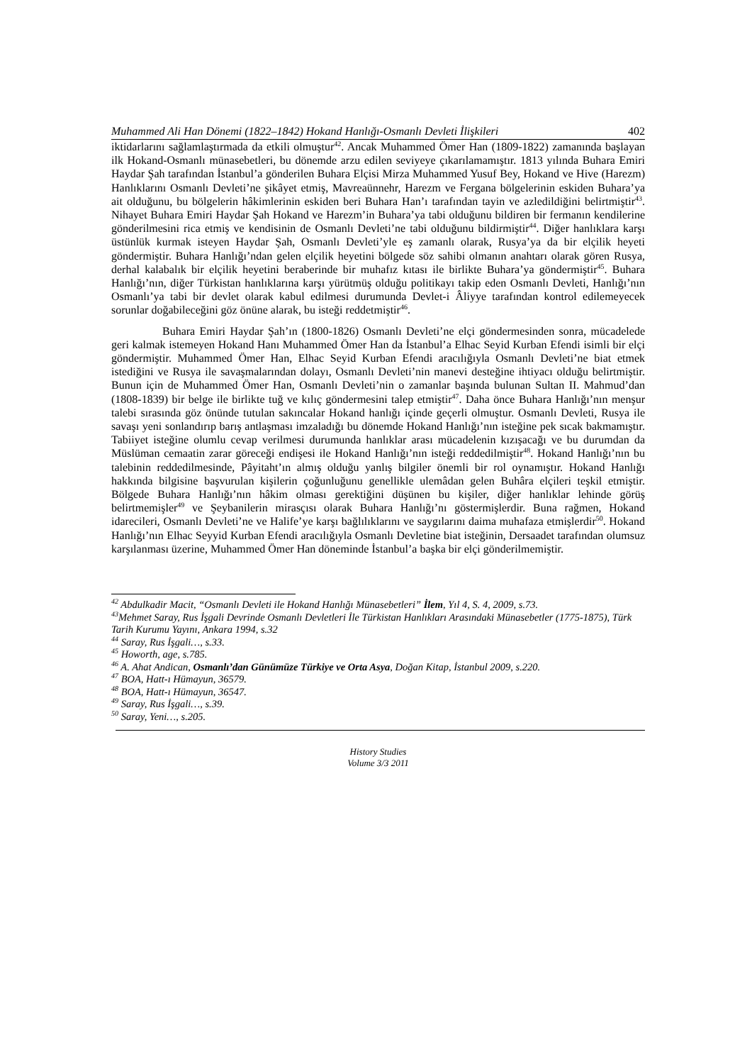Muhammed Ali Han Dönemi (1822–1842) Hokand Hanlığı-Osmanlı Devleti İlişkileri 402
iktidarlarını sağlamlaştırmada da etkili olmuştur<sup>42</sup>. Ancak Muhammed Ömer Han (1809-1822) zamanında başlayan ilk Hokand-Osmanlı münasebetleri, bu dönemde arzu edilen seviyeye çıkarılamamıştır. 1813 yılında Buhara Emiri Haydar Şah tarafından İstanbul’a gönderilen Buhara Elçisi Mirza Muhammed Yusuf Bey, Hokand ve Hive (Harezm) Hanlıklarını Osmanlı Devleti’ne şikâyet etmiş, Mavreaünnehr, Harezm ve Fergana bölgelerinin eskiden Buhara’ya ait olduğunu, bu bölgelerin hâkimlerinin eskiden beri Buhara Han’ı tarafından tayin ve azledildiğini belirtmiştir<sup>43</sup>. Nihayet Buhara Emiri Haydar Şah Hokand ve Harezm’in Buhara’ya tabi olduğunu bildiren bir fermanın kendilerine gönderilmesini rica etmiş ve kendisinin de Osmanlı Devleti’ne tabi olduğunu bildirmiştir<sup>44</sup>. Diğer hanlıklara karşı üstünlük kurmak isteyen Haydar Şah, Osmanlı Devleti’yle eş zamanlı olarak, Rusya’ya da bir elçilik heyeti göndermiştir. Buhara Hanlığı’ndan gelen elçilik heyetini bölgede söz sahibi olmanın anahtarı olarak gören Rusya, derhal kalabalık bir elçilik heyetini beraberinde bir muhafız kıtası ile birlikte Buhara’ya göndermiştir<sup>45</sup>. Buhara Hanlığı’nın, diğer Türkistan hanlıklarına karşı yürütmüş olduğu politikayı takip eden Osmanlı Devleti, Hanlığı’nın Osmanlı’ya tabi bir devlet olarak kabul edilmesi durumunda Devlet-i Âliyye tarafından kontrol edilemeyecek sorunlar doğabileceğini göz önüne alarak, bu isteği reddetmiştir<sup>46</sup>.
Buhara Emiri Haydar Şah’ın (1800-1826) Osmanlı Devleti’ne elçi göndermesinden sonra, mücadelede geri kalmak istemeyen Hokand Hanı Muhammed Ömer Han da İstanbul’a Elhac Seyid Kurban Efendi isimli bir elçi göndermiştir. Muhammed Ömer Han, Elhac Seyid Kurban Efendi aracılığıyla Osmanlı Devleti’ne biat etmek istediğini ve Rusya ile savaşmalarından dolayı, Osmanlı Devleti’nin manevi desteğine ihtiyacı olduğu belirtmiştir. Bunun için de Muhammed Ömer Han, Osmanlı Devleti’nin o zamanlar başında bulunan Sultan II. Mahmud’dan (1808-1839) bir belge ile birlikte tuğ ve kılıç göndermesini talep etmiştir<sup>47</sup>. Daha önce Buhara Hanlığı’nın menşur talebi sırasında göz önünde tutulan sakıncalar Hokand hanlığı içinde geçerli olmuştur. Osmanlı Devleti, Rusya ile savaşı yeni sonlandırıp barış antlaşması imzaladığı bu dönemde Hokand Hanlığı’nın isteğine pek sıcak bakmamıştır. Tabiiyet isteğine olumlu cevap verilmesi durumunda hanlıklar arası mücadelenin kızışacağı ve bu durumdan da Müslüman cemaatin zarar göreceği endişesi ile Hokand Hanlığı’nın isteği reddedilmiştir<sup>48</sup>. Hokand Hanlığı’nın bu talebinin reddedilmesinde, Pâyitaht’ın almış olduğu yanlış bilgiler önemli bir rol oynamıştır. Hokand Hanlığı hakkında bilgisine başvurulan kişilerin çoğunluğunu genellikle ulemâdan gelen Buhâra elçileri teşkil etmiştir. Bölgede Buhara Hanlığı’nın hâkim olması gerektiğini düşünen bu kişiler, diğer hanlıklar lehinde görüş belirtmemişler<sup>49</sup> ve Şeybanilerin mirasçısı olarak Buhara Hanlığı’nı göstermişlerdir. Buna rağmen, Hokand idarecileri, Osmanlı Devleti’ne ve Halife’ye karşı bağlılıklarını ve saygılarını daima muhafaza etmişlerdir<sup>50</sup>. Hokand Hanlığı’nın Elhac Seyyid Kurban Efendi aracılığıyla Osmanlı Devletine biat isteğinin, Dersaadet tarafından olumsuz karşılanması üzerine, Muhammed Ömer Han döneminde İstanbul’a başka bir elçi gönderilmemiştir.
<sup>42</sup> Abdulkadir Macit, “Osmanlı Devleti ile Hokand Hanlığı Münasebetleri” İlem, Yıl 4, S. 4, 2009, s.73.
<sup>43</sup> Mehmet Saray, Rus İşgali Devrinde Osmanlı Devletleri İle Türkistan Hanlıkları Arasındaki Münasebetler (1775-1875), Türk Tarih Kurumu Yayını, Ankara 1994, s.32
<sup>44</sup> Saray, Rus İşgali…, s.33.
<sup>45</sup> Howorth, age, s.785.
<sup>46</sup> A. Ahat Andican, Osmanlı’dan Günümüze Türkiye ve Orta Asya, Doğan Kitap, İstanbul 2009, s.220.
<sup>47</sup> BOA, Hatt-ı Hümayun, 36579.
<sup>48</sup> BOA, Hatt-ı Hümayun, 36547.
<sup>49</sup> Saray, Rus İşgali…, s.39.
<sup>50</sup> Saray, Yeni…, s.205.
History Studies
Volume 3/3 2011